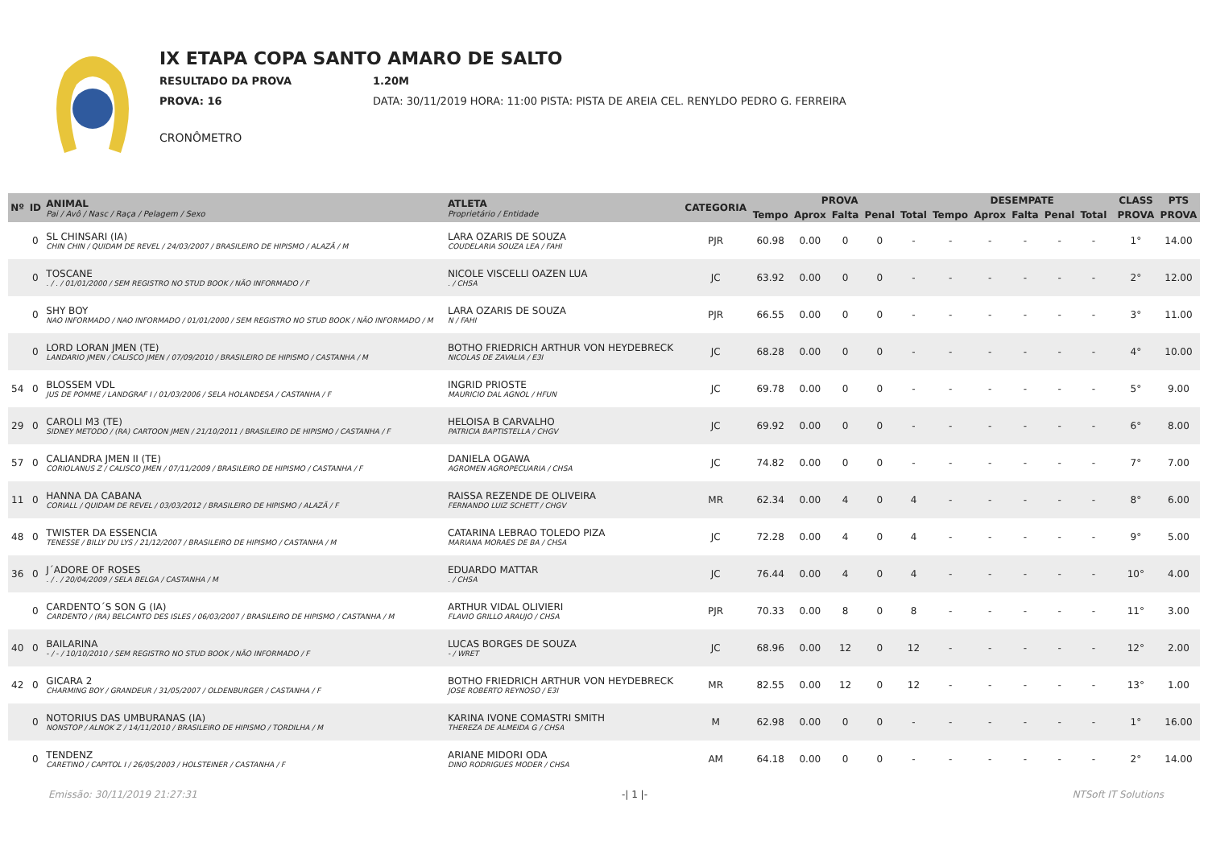IX ETAPA COPA SANTO AMARO DE SALTO
RESULTADO DA PROVA 1.20M
PROVA: 16 DATA: 30/11/2019 HORA: 11:00 PISTA: PISTA DE AREIA CEL. RENYLDO PEDRO G. FERREIRA
CRONÔMETRO
| Nº | ID | ANIMAL Pai / Avô / Nasc / Raça / Pelagem / Sexo | ATLETA Proprietário / Entidade | CATEGORIA | PROVA | | | | | DESEMPATE | | | | | | CLASS | PTS |
| --- | --- | --- | --- | --- | --- | --- | --- | --- | --- | --- | --- | --- | --- | --- | --- | --- | --- |
| | | | | | Tempo | Aprox | Falta | Penal | Total | Tempo | Aprox | Falta | Penal | Total | | PROVA | PROVA |
| | 0 | SL CHINSARI (IA) CHIN CHIN / QUIDAM DE REVEL / 24/03/2007 / BRASILEIRO DE HIPISMO / ALAZÃ / M | LARA OZARIS DE SOUZA COUDELARIA SOUZA LEA / FAHI | PJR | 60.98 | 0.00 | 0 | 0 | - | - | - | - | - | - | | 1° | 14.00 |
| | 0 | TOSCANE . / . / 01/01/2000 / SEM REGISTRO NO STUD BOOK / NÃO INFORMADO / F | NICOLE VISCELLI OAZEN LUA . / CHSA | JC | 63.92 | 0.00 | 0 | 0 | - | - | - | - | - | - | | 2° | 12.00 |
| | 0 | SHY BOY NAO INFORMADO / NAO INFORMADO / 01/01/2000 / SEM REGISTRO NO STUD BOOK / NÃO INFORMADO / M | LARA OZARIS DE SOUZA N / FAHI | PJR | 66.55 | 0.00 | 0 | 0 | - | - | - | - | - | - | | 3° | 11.00 |
| | 0 | LORD LORAN JMEN (TE) LANDARIO JMEN / CALISCO JMEN / 07/09/2010 / BRASILEIRO DE HIPISMO / CASTANHA / M | BOTHO FRIEDRICH ARTHUR VON HEYDEBRECK NICOLAS DE ZAVALIA / E3I | JC | 68.28 | 0.00 | 0 | 0 | - | - | - | - | - | - | | 4° | 10.00 |
| 54 | 0 | BLOSSEM VDL JUS DE POMME / LANDGRAF I / 01/03/2006 / SELA HOLANDESA / CASTANHA / F | INGRID PRIOSTE MAURICIO DAL AGNOL / HFUN | JC | 69.78 | 0.00 | 0 | 0 | - | - | - | - | - | - | | 5° | 9.00 |
| 29 | 0 | CAROLI M3 (TE) SIDNEY METODO / (RA) CARTOON JMEN / 21/10/2011 / BRASILEIRO DE HIPISMO / CASTANHA / F | HELOISA B CARVALHO PATRICIA BAPTISTELLA / CHGV | JC | 69.92 | 0.00 | 0 | 0 | - | - | - | - | - | - | | 6° | 8.00 |
| 57 | 0 | CALIANDRA JMEN II (TE) CORIOLANUS Z / CALISCO JMEN / 07/11/2009 / BRASILEIRO DE HIPISMO / CASTANHA / F | DANIELA OGAWA AGROMEN AGROPECUARIA / CHSA | JC | 74.82 | 0.00 | 0 | 0 | - | - | - | - | - | - | | 7° | 7.00 |
| 11 | 0 | HANNA DA CABANA CORIALL / QUIDAM DE REVEL / 03/03/2012 / BRASILEIRO DE HIPISMO / ALAZÃ / F | RAISSA REZENDE DE OLIVEIRA FERNANDO LUIZ SCHETT / CHGV | MR | 62.34 | 0.00 | 4 | 0 | 4 | - | - | - | - | - | | 8° | 6.00 |
| 48 | 0 | TWISTER DA ESSENCIA TENESSE / BILLY DU LYS / 21/12/2007 / BRASILEIRO DE HIPISMO / CASTANHA / M | CATARINA LEBRAO TOLEDO PIZA MARIANA MORAES DE BA / CHSA | JC | 72.28 | 0.00 | 4 | 0 | 4 | - | - | - | - | - | | 9° | 5.00 |
| 36 | 0 | J´ADORE OF ROSES . / . / 20/04/2009 / SELA BELGA / CASTANHA / M | EDUARDO MATTAR . / CHSA | JC | 76.44 | 0.00 | 4 | 0 | 4 | - | - | - | - | - | | 10° | 4.00 |
| | 0 | CARDENTO´S SON G (IA) CARDENTO / (RA) BELCANTO DES ISLES / 06/03/2007 / BRASILEIRO DE HIPISMO / CASTANHA / M | ARTHUR VIDAL OLIVIERI FLAVIO GRILLO ARAUJO / CHSA | PJR | 70.33 | 0.00 | 8 | 0 | 8 | - | - | - | - | - | | 11° | 3.00 |
| 40 | 0 | BAILARINA - / - / 10/10/2010 / SEM REGISTRO NO STUD BOOK / NÃO INFORMADO / F | LUCAS BORGES DE SOUZA - / WRET | JC | 68.96 | 0.00 | 12 | 0 | 12 | - | - | - | - | - | | 12° | 2.00 |
| 42 | 0 | GICARA 2 CHARMING BOY / GRANDEUR / 31/05/2007 / OLDENBURGER / CASTANHA / F | BOTHO FRIEDRICH ARTHUR VON HEYDEBRECK JOSE ROBERTO REYNOSO / E3I | MR | 82.55 | 0.00 | 12 | 0 | 12 | - | - | - | - | - | | 13° | 1.00 |
| | 0 | NOTORIUS DAS UMBURANAS (IA) NONSTOP / ALNOK Z / 14/11/2010 / BRASILEIRO DE HIPISMO / TORDILHA / M | KARINA IVONE COMASTRI SMITH THEREZA DE ALMEIDA G / CHSA | M | 62.98 | 0.00 | 0 | 0 | - | - | - | - | - | - | | 1° | 16.00 |
| | 0 | TENDENZ CARETINO / CAPITOL I / 26/05/2003 / HOLSTEINER / CASTANHA / F | ARIANE MIDORI ODA DINO RODRIGUES MODER / CHSA | AM | 64.18 | 0.00 | 0 | 0 | - | - | - | - | - | - | | 2° | 14.00 |
Emissão: 30/11/2019 21:27:31 -| 1 |- NTSoft IT Solutions